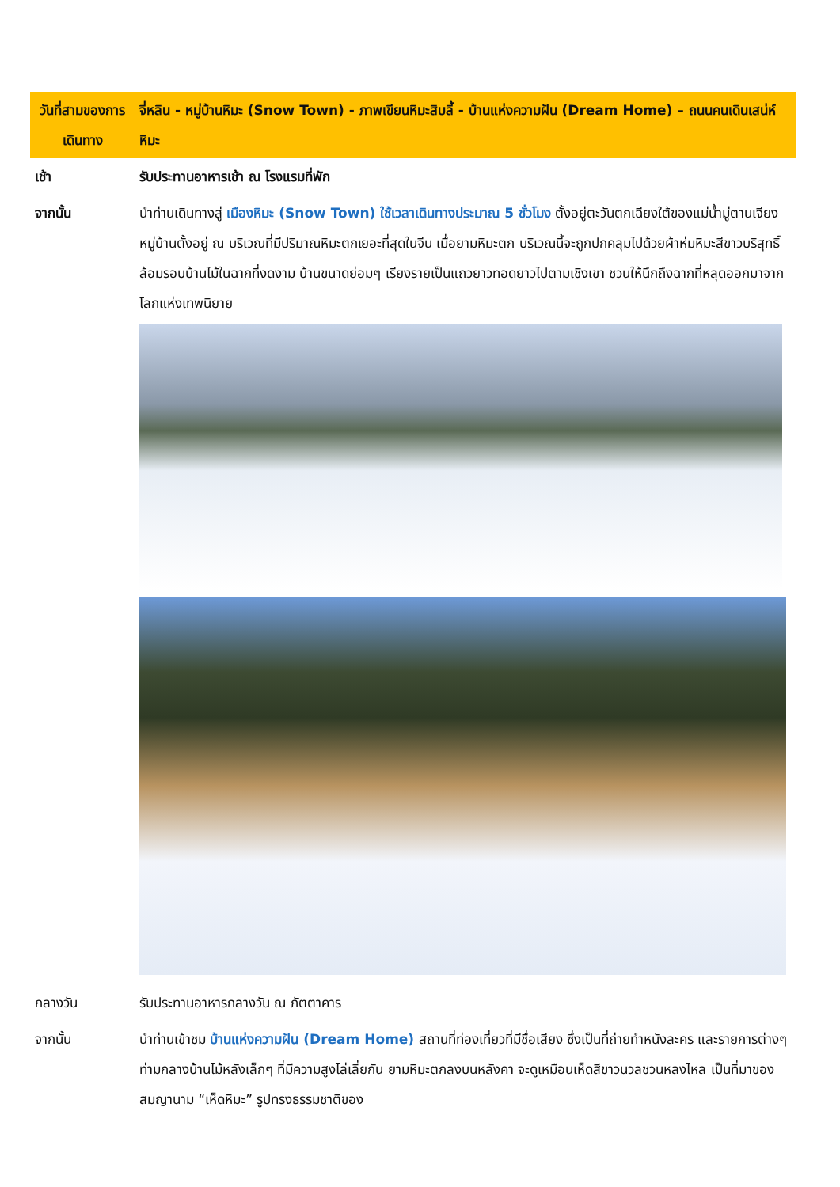| วันที่สามของการเดินทาง | จี่หลิน - หมู่บ้านหิมะ (Snow Town) - ภาพเขียนหิมะสิบลี้ - บ้านแห่งความฝัน (Dream Home) – ถนนคนเดินเสน่ห์หิมะ |
| เช้า | รับประทานอาหารเช้า ณ โรงแรมที่พัก |
| จากนั้น | นำท่านเดินทางสู่ เมืองหิมะ (Snow Town) ใช้เวลาเดินทางประมาณ 5 ชั่วโมง ตั้งอยู่ตะวันตกเฉียงใต้ของแม่น้ำมู่ตานเจียง หมู่บ้านตั้งอยู่ ณ บริเวณที่มีปริมาณหิมะตกเยอะที่สุดในจีน เมื่อยามหิมะตก บริเวณนี้จะถูกปกคลุมไปด้วยผ้าห่มหิมะสีขาวบริสุทธิ์ ล้อมรอบบ้านไม้ในฉากที่งดงาม บ้านขนาดย่อมๆ เรียงรายเป็นแถวยาวทอดยาวไปตามเชิงเขา ชวนให้นึกถึงฉากที่หลุดออกมาจากโลกแห่งเทพนิยาย |
| กลางวัน | รับประทานอาหารกลางวัน ณ ภัตตาคาร |
| จากนั้น | นำท่านเข้าชม บ้านแห่งความฝัน (Dream Home) สถานที่ท่องเที่ยวที่มีชื่อเสียง ซึ่งเป็นที่ถ่ายทำหนังละคร และรายการต่างๆ ท่ามกลางบ้านไม้หลังเล็กๆ ที่มีความสูงไล่เลี่ยกัน ยามหิมะตกลงบนหลังคา จะดูเหมือนเห็ดสีขาวนวลชวนหลงไหล เป็นที่มาของสมญานาม “เห็ดหิมะ” รูปทรงธรรมชาติของ |